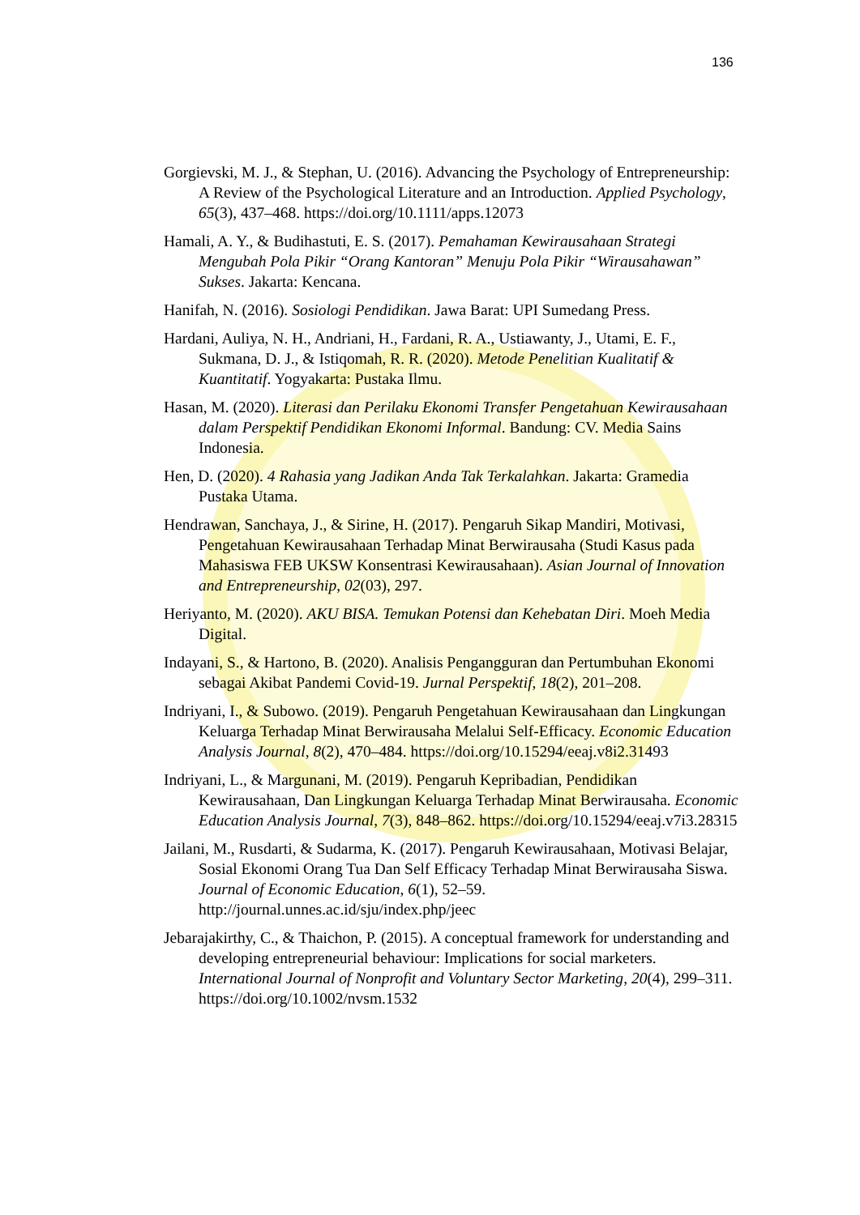136
Gorgievski, M. J., & Stephan, U. (2016). Advancing the Psychology of Entrepreneurship: A Review of the Psychological Literature and an Introduction. Applied Psychology, 65(3), 437–468. https://doi.org/10.1111/apps.12073
Hamali, A. Y., & Budihastuti, E. S. (2017). Pemahaman Kewirausahaan Strategi Mengubah Pola Pikir “Orang Kantoran” Menuju Pola Pikir “Wirausahawan” Sukses. Jakarta: Kencana.
Hanifah, N. (2016). Sosiologi Pendidikan. Jawa Barat: UPI Sumedang Press.
Hardani, Auliya, N. H., Andriani, H., Fardani, R. A., Ustiawanty, J., Utami, E. F., Sukmana, D. J., & Istiqomah, R. R. (2020). Metode Penelitian Kualitatif & Kuantitatif. Yogyakarta: Pustaka Ilmu.
Hasan, M. (2020). Literasi dan Perilaku Ekonomi Transfer Pengetahuan Kewirausahaan dalam Perspektif Pendidikan Ekonomi Informal. Bandung: CV. Media Sains Indonesia.
Hen, D. (2020). 4 Rahasia yang Jadikan Anda Tak Terkalahkan. Jakarta: Gramedia Pustaka Utama.
Hendrawan, Sanchaya, J., & Sirine, H. (2017). Pengaruh Sikap Mandiri, Motivasi, Pengetahuan Kewirausahaan Terhadap Minat Berwirausaha (Studi Kasus pada Mahasiswa FEB UKSW Konsentrasi Kewirausahaan). Asian Journal of Innovation and Entrepreneurship, 02(03), 297.
Heriyanto, M. (2020). AKU BISA. Temukan Potensi dan Kehebatan Diri. Moeh Media Digital.
Indayani, S., & Hartono, B. (2020). Analisis Pengangguran dan Pertumbuhan Ekonomi sebagai Akibat Pandemi Covid-19. Jurnal Perspektif, 18(2), 201–208.
Indriyani, I., & Subowo. (2019). Pengaruh Pengetahuan Kewirausahaan dan Lingkungan Keluarga Terhadap Minat Berwirausaha Melalui Self-Efficacy. Economic Education Analysis Journal, 8(2), 470–484. https://doi.org/10.15294/eeaj.v8i2.31493
Indriyani, L., & Margunani, M. (2019). Pengaruh Kepribadian, Pendidikan Kewirausahaan, Dan Lingkungan Keluarga Terhadap Minat Berwirausaha. Economic Education Analysis Journal, 7(3), 848–862. https://doi.org/10.15294/eeaj.v7i3.28315
Jailani, M., Rusdarti, & Sudarma, K. (2017). Pengaruh Kewirausahaan, Motivasi Belajar, Sosial Ekonomi Orang Tua Dan Self Efficacy Terhadap Minat Berwirausaha Siswa. Journal of Economic Education, 6(1), 52–59. http://journal.unnes.ac.id/sju/index.php/jeec
Jebarajakirthy, C., & Thaichon, P. (2015). A conceptual framework for understanding and developing entrepreneurial behaviour: Implications for social marketers. International Journal of Nonprofit and Voluntary Sector Marketing, 20(4), 299–311. https://doi.org/10.1002/nvsm.1532